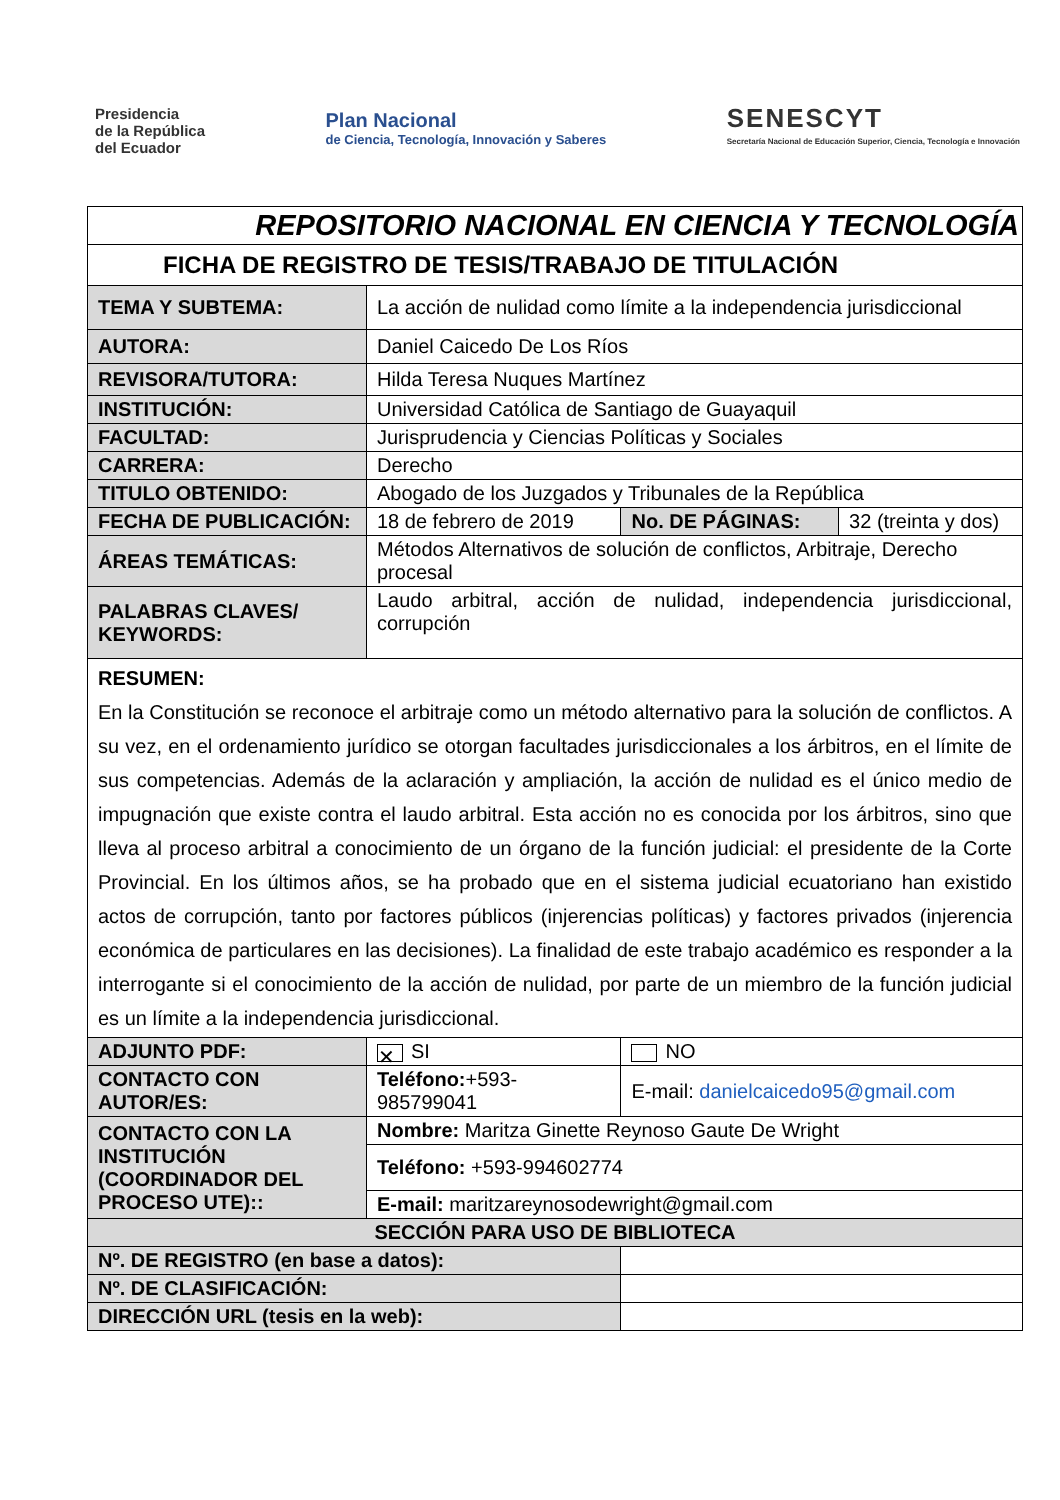Presidencia
de la República
del Ecuador
Plan Nacional
de Ciencia, Tecnología, Innovación y Saberes
SENESCYT
Secretaría Nacional de Educación Superior, Ciencia, Tecnología e Innovación
| REPOSITORIO NACIONAL EN CIENCIA Y TECNOLOGÍA | | | | |
| FICHA DE REGISTRO DE TESIS/TRABAJO DE TITULACIÓN | | | | |
| TEMA Y SUBTEMA: | La acción de nulidad como límite a la independencia jurisdiccional | | | |
| AUTORA: | Daniel Caicedo De Los Ríos | | | |
| REVISORA/TUTORA: | Hilda Teresa Nuques Martínez | | | |
| INSTITUCIÓN: | Universidad Católica de Santiago de Guayaquil | | | |
| FACULTAD: | Jurisprudencia y Ciencias Políticas y Sociales | | | |
| CARRERA: | Derecho | | | |
| TITULO OBTENIDO: | Abogado de los Juzgados y Tribunales de la República | | | |
| FECHA DE PUBLICACIÓN: | 18 de febrero de 2019 | | No. DE PÁGINAS: | 32 (treinta y dos) |
| ÁREAS TEMÁTICAS: | Métodos Alternativos de solución de conflictos, Arbitraje, Derecho procesal | | | |
| PALABRAS CLAVES/ KEYWORDS: | Laudo arbitral, acción de nulidad, independencia jurisdiccional, corrupción | | | |
| RESUMEN: En la Constitución se reconoce el arbitraje como un método alternativo para la solución de conflictos. A su vez, en el ordenamiento jurídico se otorgan facultades jurisdiccionales a los árbitros, en el límite de sus competencias. Además de la aclaración y ampliación, la acción de nulidad es el único medio de impugnación que existe contra el laudo arbitral. Esta acción no es conocida por los árbitros, sino que lleva al proceso arbitral a conocimiento de un órgano de la función judicial: el presidente de la Corte Provincial. En los últimos años, se ha probado que en el sistema judicial ecuatoriano han existido actos de corrupción, tanto por factores públicos (injerencias políticas) y factores privados (injerencia económica de particulares en las decisiones). La finalidad de este trabajo académico es responder a la interrogante si el conocimiento de la acción de nulidad, por parte de un miembro de la función judicial es un límite a la independencia jurisdiccional. | | | | |
| ADJUNTO PDF: | ✕ SI | | NO | |
| CONTACTO CON AUTOR/ES: | Teléfono: +593- 985799041 | E-mail: danielcaicedo95@gmail.com | | |
| CONTACTO CON LA INSTITUCIÓN (COORDINADOR DEL PROCESO UTE):: | Nombre: Maritza Ginette Reynoso Gaute De Wright | | | |
| | Teléfono: +593-994602774 | | | |
| | E-mail: maritzareynosodewright@gmail.com | | | |
| SECCIÓN PARA USO DE BIBLIOTECA | | | | |
| Nº. DE REGISTRO (en base a datos): | | | | |
| Nº. DE CLASIFICACIÓN: | | | | |
| DIRECCIÓN URL (tesis en la web): | | | | |